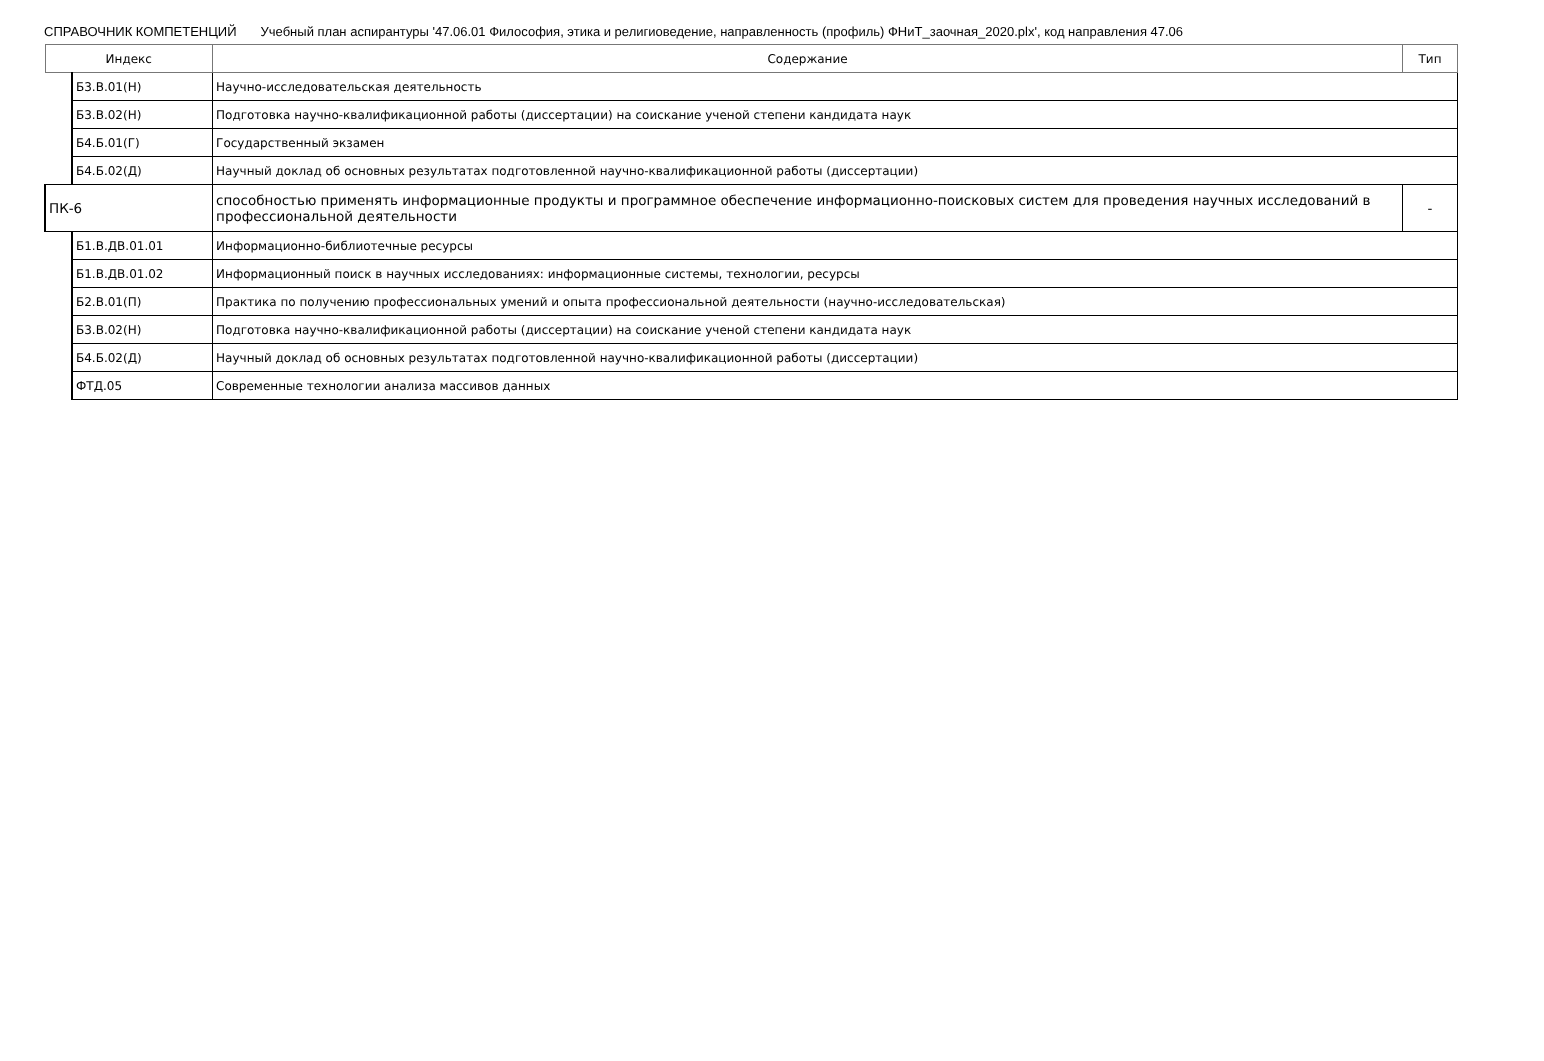СПРАВОЧНИК КОМПЕТЕНЦИЙ Учебный план аспирантуры '47.06.01 Философия, этика и религиоведение, направленность (профиль) ФНиТ_заочная_2020.plx', код направления 47.06
| Индекс | | Содержание | Тип |
| --- | --- | --- | --- |
| | Б3.В.01(Н) | Научно-исследовательская деятельность | |
| | Б3.В.02(Н) | Подготовка научно-квалификационной работы (диссертации) на соискание ученой степени кандидата наук | |
| | Б4.Б.01(Г) | Государственный экзамен | |
| | Б4.Б.02(Д) | Научный доклад об основных результатах подготовленной научно-квалификационной работы (диссертации) | |
| ПК-6 | | способностью применять информационные продукты и программное обеспечение информационно-поисковых систем для проведения научных исследований в профессиональной деятельности | - |
| | Б1.В.ДВ.01.01 | Информационно-библиотечные ресурсы | |
| | Б1.В.ДВ.01.02 | Информационный поиск в научных исследованиях: информационные системы, технологии, ресурсы | |
| | Б2.В.01(П) | Практика по получению профессиональных умений и опыта профессиональной деятельности (научно-исследовательская) | |
| | Б3.В.02(Н) | Подготовка научно-квалификационной работы (диссертации) на соискание ученой степени кандидата наук | |
| | Б4.Б.02(Д) | Научный доклад об основных результатах подготовленной научно-квалификационной работы (диссертации) | |
| | ФТД.05 | Современные технологии анализа массивов данных | |